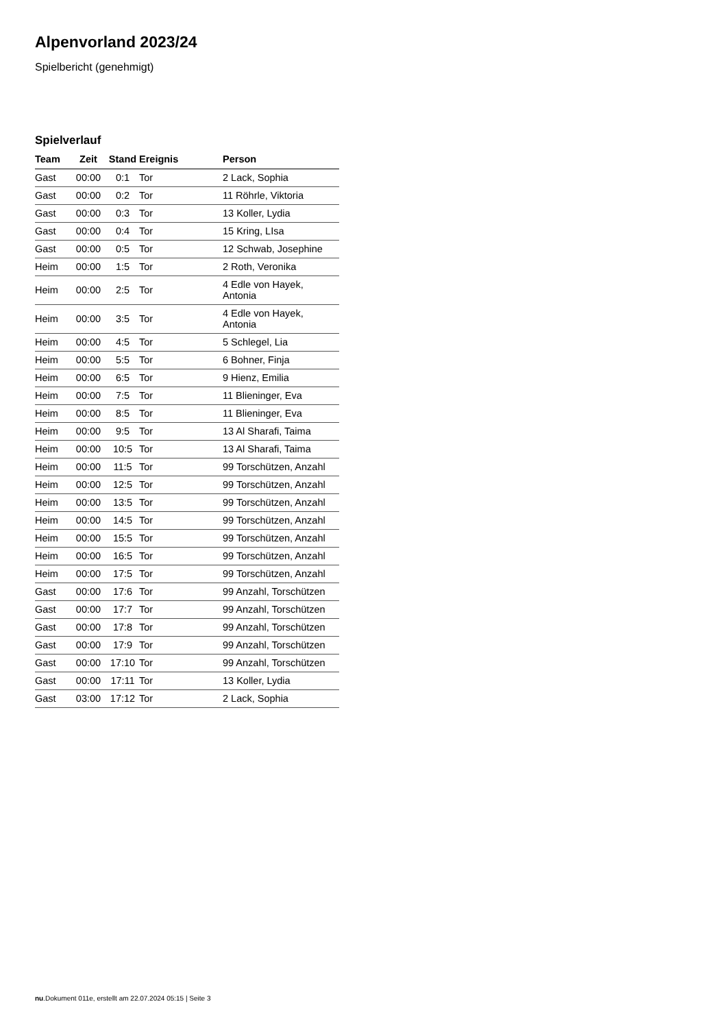Alpenvorland 2023/24
Spielbericht (genehmigt)
Spielverlauf
| Team | Zeit | Stand | Ereignis | Person |
| --- | --- | --- | --- | --- |
| Gast | 00:00 | 0:1 | Tor | 2 Lack, Sophia |
| Gast | 00:00 | 0:2 | Tor | 11 Röhrle, Viktoria |
| Gast | 00:00 | 0:3 | Tor | 13 Koller, Lydia |
| Gast | 00:00 | 0:4 | Tor | 15 Kring, LIsa |
| Gast | 00:00 | 0:5 | Tor | 12 Schwab, Josephine |
| Heim | 00:00 | 1:5 | Tor | 2 Roth, Veronika |
| Heim | 00:00 | 2:5 | Tor | 4 Edle von Hayek, Antonia |
| Heim | 00:00 | 3:5 | Tor | 4 Edle von Hayek, Antonia |
| Heim | 00:00 | 4:5 | Tor | 5 Schlegel, Lia |
| Heim | 00:00 | 5:5 | Tor | 6 Bohner, Finja |
| Heim | 00:00 | 6:5 | Tor | 9 Hienz, Emilia |
| Heim | 00:00 | 7:5 | Tor | 11 Blieninger, Eva |
| Heim | 00:00 | 8:5 | Tor | 11 Blieninger, Eva |
| Heim | 00:00 | 9:5 | Tor | 13 Al Sharafi, Taima |
| Heim | 00:00 | 10:5 | Tor | 13 Al Sharafi, Taima |
| Heim | 00:00 | 11:5 | Tor | 99 Torschützen, Anzahl |
| Heim | 00:00 | 12:5 | Tor | 99 Torschützen, Anzahl |
| Heim | 00:00 | 13:5 | Tor | 99 Torschützen, Anzahl |
| Heim | 00:00 | 14:5 | Tor | 99 Torschützen, Anzahl |
| Heim | 00:00 | 15:5 | Tor | 99 Torschützen, Anzahl |
| Heim | 00:00 | 16:5 | Tor | 99 Torschützen, Anzahl |
| Heim | 00:00 | 17:5 | Tor | 99 Torschützen, Anzahl |
| Gast | 00:00 | 17:6 | Tor | 99 Anzahl, Torschützen |
| Gast | 00:00 | 17:7 | Tor | 99 Anzahl, Torschützen |
| Gast | 00:00 | 17:8 | Tor | 99 Anzahl, Torschützen |
| Gast | 00:00 | 17:9 | Tor | 99 Anzahl, Torschützen |
| Gast | 00:00 | 17:10 | Tor | 99 Anzahl, Torschützen |
| Gast | 00:00 | 17:11 | Tor | 13 Koller, Lydia |
| Gast | 03:00 | 17:12 | Tor | 2 Lack, Sophia |
nu.Dokument 011e, erstellt am 22.07.2024 05:15 | Seite 3